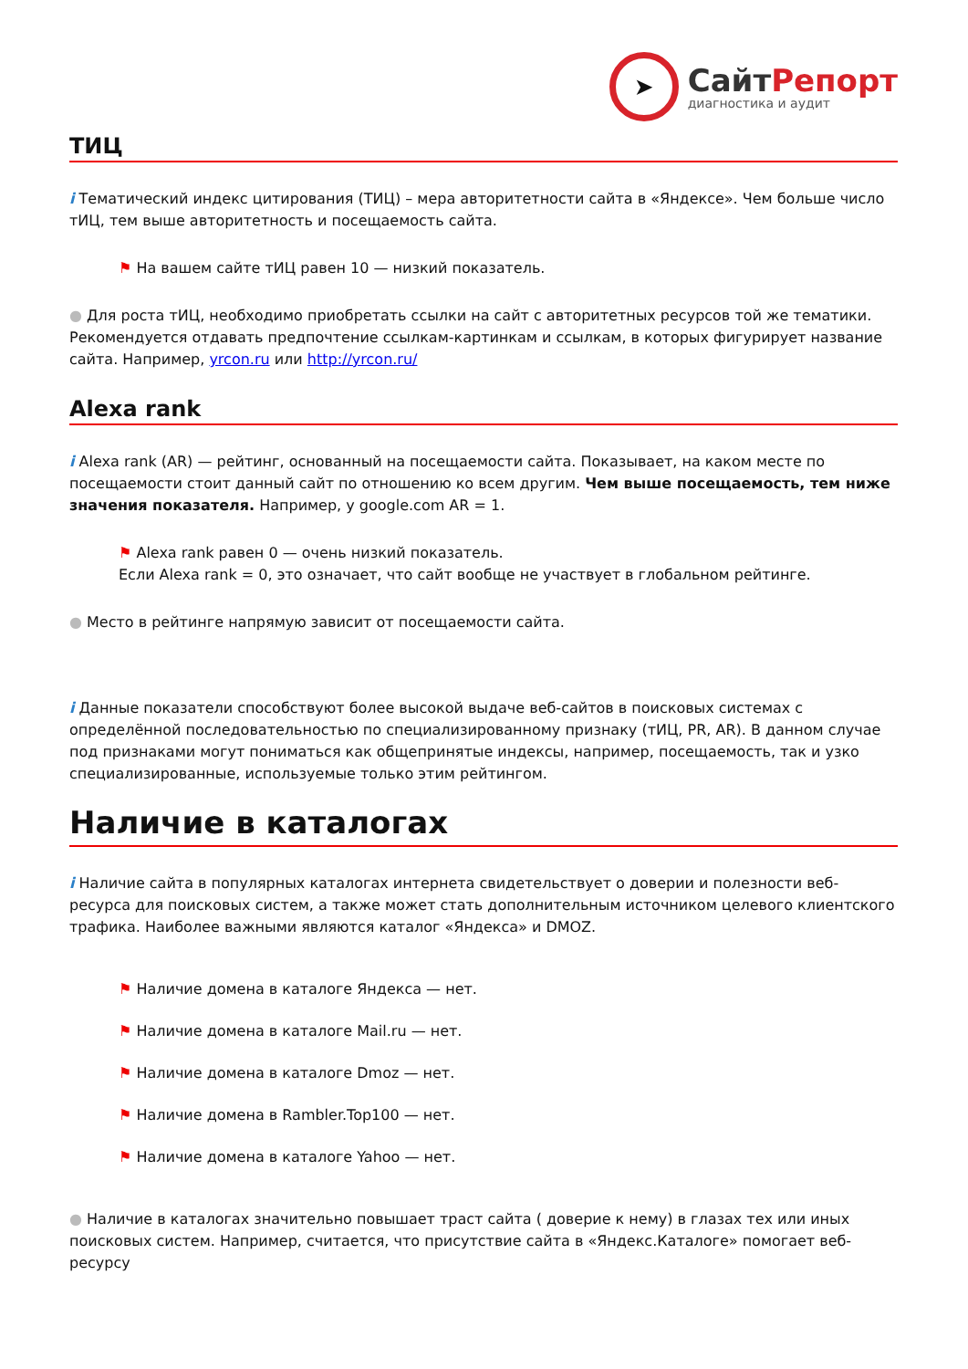➤
СайтРепорт
диагностика и аудит
ТИЦ
i Тематический индекс цитирования (ТИЦ) – мера авторитетности сайта в «Яндексе». Чем больше число тИЦ, тем выше авторитетность и посещаемость сайта.
⚑ На вашем сайте тИЦ равен 10 — низкий показатель.
● Для роста тИЦ, необходимо приобретать ссылки на сайт с авторитетных ресурсов той же тематики. Рекомендуется отдавать предпочтение ссылкам-картинкам и ссылкам, в которых фигурирует название сайта. Например, yrcon.ru или http://yrcon.ru/
Alexa rank
i Alexa rank (AR) — рейтинг, основанный на посещаемости сайта. Показывает, на каком месте по посещаемости стоит данный сайт по отношению ко всем другим. Чем выше посещаемость, тем ниже значения показателя. Например, у google.com AR = 1.
⚑ Alexa rank равен 0 — очень низкий показатель.
Если Alexa rank = 0, это означает, что сайт вообще не участвует в глобальном рейтинге.
● Место в рейтинге напрямую зависит от посещаемости сайта.
i Данные показатели способствуют более высокой выдаче веб-сайтов в поисковых системах с определённой последовательностью по специализированному признаку (тИЦ, PR, AR). В данном случае под признаками могут пониматься как общепринятые индексы, например, посещаемость, так и узко специализированные, используемые только этим рейтингом.
Наличие в каталогах
i Наличие сайта в популярных каталогах интернета свидетельствует о доверии и полезности веб-ресурса для поисковых систем, а также может стать дополнительным источником целевого клиентского трафика. Наиболее важными являются каталог «Яндекса» и DMOZ.
⚑ Наличие домена в каталоге Яндекса — нет.
⚑ Наличие домена в каталоге Mail.ru — нет.
⚑ Наличие домена в каталоге Dmoz — нет.
⚑ Наличие домена в Rambler.Top100 — нет.
⚑ Наличие домена в каталоге Yahoo — нет.
● Наличие в каталогах значительно повышает траст сайта ( доверие к нему) в глазах тех или иных поисковых систем. Например, считается, что присутствие сайта в «Яндекс.Каталоге» помогает веб-ресурсу